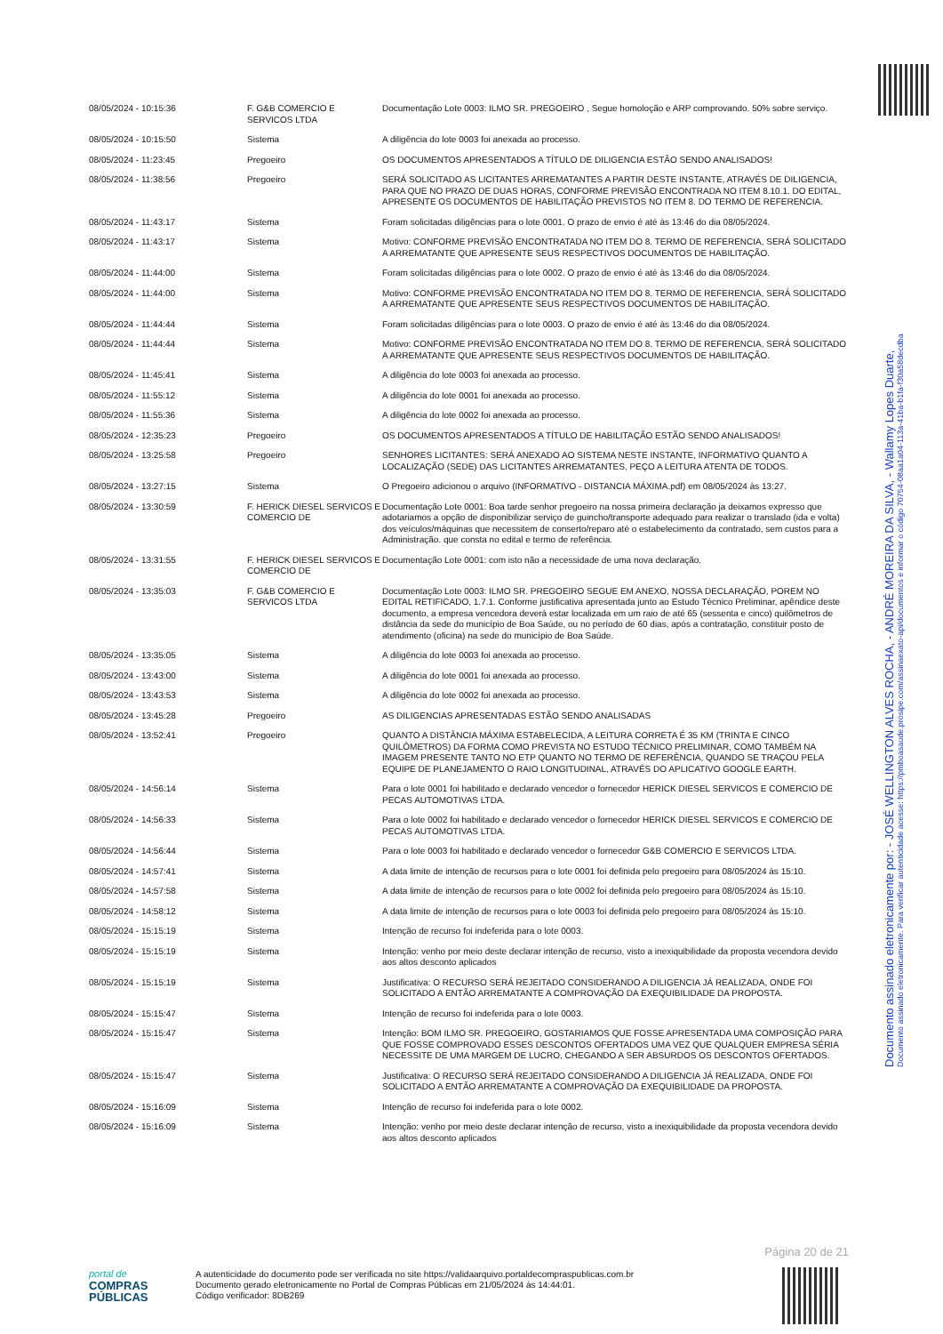| 08/05/2024 - 10:15:36 | F. G&B COMERCIO E SERVICOS LTDA | Documentação Lote 0003: ILMO SR. PREGOEIRO , Segue homoloção e ARP comprovando. 50% sobre serviço. |
| 08/05/2024 - 10:15:50 | Sistema | A diligência do lote 0003 foi anexada ao processo. |
| 08/05/2024 - 11:23:45 | Pregoeiro | OS DOCUMENTOS APRESENTADOS A TÍTULO DE DILIGENCIA ESTÃO SENDO ANALISADOS! |
| 08/05/2024 - 11:38:56 | Pregoeiro | SERÁ SOLICITADO AS LICITANTES ARREMATANTES A PARTIR DESTE INSTANTE, ATRAVÉS DE DILIGENCIA, PARA QUE NO PRAZO DE DUAS HORAS, CONFORME PREVISÃO ENCONTRADA NO ITEM 8.10.1. DO EDITAL, APRESENTE OS DOCUMENTOS DE HABILITAÇÃO PREVISTOS NO ITEM 8. DO TERMO DE REFERENCIA. |
| 08/05/2024 - 11:43:17 | Sistema | Foram solicitadas diligências para o lote 0001. O prazo de envio é até às 13:46 do dia 08/05/2024. |
| 08/05/2024 - 11:43:17 | Sistema | Motivo: CONFORME PREVISÃO ENCONTRATADA NO ITEM DO 8. TERMO DE REFERENCIA, SERÁ SOLICITADO A ARREMATANTE QUE APRESENTE SEUS RESPECTIVOS DOCUMENTOS DE HABILITAÇÃO. |
| 08/05/2024 - 11:44:00 | Sistema | Foram solicitadas diligências para o lote 0002. O prazo de envio é até às 13:46 do dia 08/05/2024. |
| 08/05/2024 - 11:44:00 | Sistema | Motivo: CONFORME PREVISÃO ENCONTRATADA NO ITEM DO 8. TERMO DE REFERENCIA, SERÁ SOLICITADO A ARREMATANTE QUE APRESENTE SEUS RESPECTIVOS DOCUMENTOS DE HABILITAÇÃO. |
| 08/05/2024 - 11:44:44 | Sistema | Foram solicitadas diligências para o lote 0003. O prazo de envio é até às 13:46 do dia 08/05/2024. |
| 08/05/2024 - 11:44:44 | Sistema | Motivo: CONFORME PREVISÃO ENCONTRATADA NO ITEM DO 8. TERMO DE REFERENCIA, SERÁ SOLICITADO A ARREMATANTE QUE APRESENTE SEUS RESPECTIVOS DOCUMENTOS DE HABILITAÇÃO. |
| 08/05/2024 - 11:45:41 | Sistema | A diligência do lote 0003 foi anexada ao processo. |
| 08/05/2024 - 11:55:12 | Sistema | A diligência do lote 0001 foi anexada ao processo. |
| 08/05/2024 - 11:55:36 | Sistema | A diligência do lote 0002 foi anexada ao processo. |
| 08/05/2024 - 12:35:23 | Pregoeiro | OS DOCUMENTOS APRESENTADOS A TÍTULO DE HABILITAÇÃO ESTÃO SENDO ANALISADOS! |
| 08/05/2024 - 13:25:58 | Pregoeiro | SENHORES LICITANTES: SERÁ ANEXADO AO SISTEMA NESTE INSTANTE, INFORMATIVO QUANTO A LOCALIZAÇÃO (SEDE) DAS LICITANTES ARREMATANTES, PEÇO A LEITURA ATENTA DE TODOS. |
| 08/05/2024 - 13:27:15 | Sistema | O Pregoeiro adicionou o arquivo (INFORMATIVO - DISTANCIA MÁXIMA.pdf) em 08/05/2024 às 13:27. |
| 08/05/2024 - 13:30:59 | F. HERICK DIESEL SERVICOS E COMERCIO DE | Documentação Lote 0001: Boa tarde senhor pregoeiro na nossa primeira declaração ja deixamos expresso que adotariamos a opção de disponibilizar serviço de guincho/transporte adequado para realizar o translado (ida e volta) dos veículos/máquinas que necessitem de conserto/reparo até o estabelecimento da contratado, sem custos para a Administração. que consta no edital e termo de referência. |
| 08/05/2024 - 13:31:55 | F. HERICK DIESEL SERVICOS E COMERCIO DE | Documentação Lote 0001: com isto não a necessidade de uma nova declaração. |
| 08/05/2024 - 13:35:03 | F. G&B COMERCIO E SERVICOS LTDA | Documentação Lote 0003: ILMO SR. PREGOEIRO SEGUE EM ANEXO, NOSSA DECLARAÇÃO, POREM NO EDITAL RETIFICADO, 1.7.1. Conforme justificativa apresentada junto ao Estudo Técnico Preliminar, apêndice deste documento, a empresa vencedora deverá estar localizada em um raio de até 65 (sessenta e cinco) quilômetros de distância da sede do município de Boa Saúde, ou no período de 60 dias, após a contratação, constituir posto de atendimento (oficina) na sede do município de Boa Saúde. |
| 08/05/2024 - 13:35:05 | Sistema | A diligência do lote 0003 foi anexada ao processo. |
| 08/05/2024 - 13:43:00 | Sistema | A diligência do lote 0001 foi anexada ao processo. |
| 08/05/2024 - 13:43:53 | Sistema | A diligência do lote 0002 foi anexada ao processo. |
| 08/05/2024 - 13:45:28 | Pregoeiro | AS DILIGENCIAS APRESENTADAS ESTÃO SENDO ANALISADAS |
| 08/05/2024 - 13:52:41 | Pregoeiro | QUANTO A DISTÂNCIA MÁXIMA ESTABELECIDA, A LEITURA CORRETA É 35 KM (TRINTA E CINCO QUILÔMETROS) DA FORMA COMO PREVISTA NO ESTUDO TÉCNICO PRELIMINAR, COMO TAMBÉM NA IMAGEM PRESENTE TANTO NO ETP QUANTO NO TERMO DE REFERÊNCIA, QUANDO SE TRAÇOU PELA EQUIPE DE PLANEJAMENTO O RAIO LONGITUDINAL, ATRAVÉS DO APLICATIVO GOOGLE EARTH. |
| 08/05/2024 - 14:56:14 | Sistema | Para o lote 0001 foi habilitado e declarado vencedor o fornecedor HERICK DIESEL SERVICOS E COMERCIO DE PECAS AUTOMOTIVAS LTDA. |
| 08/05/2024 - 14:56:33 | Sistema | Para o lote 0002 foi habilitado e declarado vencedor o fornecedor HERICK DIESEL SERVICOS E COMERCIO DE PECAS AUTOMOTIVAS LTDA. |
| 08/05/2024 - 14:56:44 | Sistema | Para o lote 0003 foi habilitado e declarado vencedor o fornecedor G&B COMERCIO E SERVICOS LTDA. |
| 08/05/2024 - 14:57:41 | Sistema | A data limite de intenção de recursos para o lote 0001 foi definida pelo pregoeiro para 08/05/2024 às 15:10. |
| 08/05/2024 - 14:57:58 | Sistema | A data limite de intenção de recursos para o lote 0002 foi definida pelo pregoeiro para 08/05/2024 às 15:10. |
| 08/05/2024 - 14:58:12 | Sistema | A data limite de intenção de recursos para o lote 0003 foi definida pelo pregoeiro para 08/05/2024 às 15:10. |
| 08/05/2024 - 15:15:19 | Sistema | Intenção de recurso foi indeferida para o lote 0003. |
| 08/05/2024 - 15:15:19 | Sistema | Intenção: venho por meio deste declarar intenção de recurso, visto a inexiquibilidade da proposta vecendora devido aos altos desconto aplicados |
| 08/05/2024 - 15:15:19 | Sistema | Justificativa: O RECURSO SERÁ REJEITADO CONSIDERANDO A DILIGENCIA JÁ REALIZADA, ONDE FOI SOLICITADO A ENTÃO ARREMATANTE A COMPROVAÇÃO DA EXEQUIBILIDADE DA PROPOSTA. |
| 08/05/2024 - 15:15:47 | Sistema | Intenção de recurso foi indeferida para o lote 0003. |
| 08/05/2024 - 15:15:47 | Sistema | Intenção: BOM ILMO SR. PREGOEIRO, GOSTARIAMOS QUE FOSSE APRESENTADA UMA COMPOSIÇÃO PARA QUE FOSSE COMPROVADO ESSES DESCONTOS OFERTADOS UMA VEZ QUE QUALQUER EMPRESA SÉRIA NECESSITE DE UMA MARGEM DE LUCRO, CHEGANDO A SER ABSURDOS OS DESCONTOS OFERTADOS. |
| 08/05/2024 - 15:15:47 | Sistema | Justificativa: O RECURSO SERÁ REJEITADO CONSIDERANDO A DILIGENCIA JÁ REALIZADA, ONDE FOI SOLICITADO A ENTÃO ARREMATANTE A COMPROVAÇÃO DA EXEQUIBILIDADE DA PROPOSTA. |
| 08/05/2024 - 15:16:09 | Sistema | Intenção de recurso foi indeferida para o lote 0002. |
| 08/05/2024 - 15:16:09 | Sistema | Intenção: venho por meio deste declarar intenção de recurso, visto a inexiquibilidade da proposta vecendora devido aos altos desconto aplicados |
Documento assinado eletronicamente por: - JOSÉ WELLINGTON ALVES ROCHA, - ANDRÉ MOREIRA DA SILVA, - Wallamy Lopes Duarte,
Documento assinado eletronicamente. Para verificar autenticidade acesse: https://pmboasaude.prosipe.com/assinaexato-api/documentos e informar o código 70754-08aa1a04-113a-41ba-b1fa-f30a58decdba
Página 20 de 21
portal de
COMPRAS
PÚBLICAS
A autenticidade do documento pode ser verificada no site https://validaarquivo.portaldecompraspublicas.com.br
Documento gerado eletronicamente no Portal de Compras Públicas em 21/05/2024 às 14:44:01.
Código verificador: 8DB269